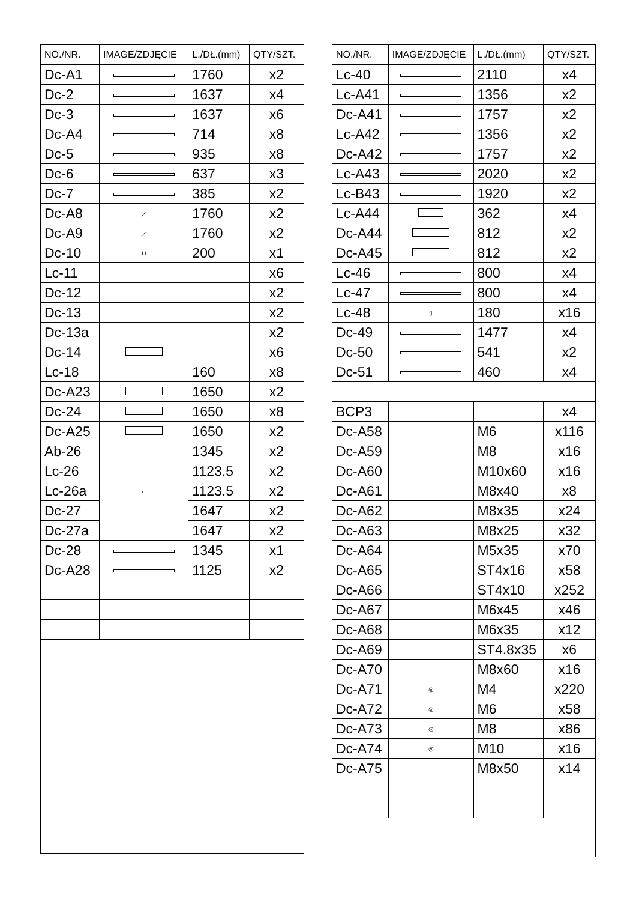| NO./NR. | IMAGE/ZDJĘCIE | L./DŁ.(mm) | QTY/SZT. |
| --- | --- | --- | --- |
| Dc-A1 | | 1760 | x2 |
| Dc-2 | | 1637 | x4 |
| Dc-3 | | 1637 | x6 |
| Dc-A4 | | 714 | x8 |
| Dc-5 | | 935 | x8 |
| Dc-6 | | 637 | x3 |
| Dc-7 | | 385 | x2 |
| Dc-A8 | ⟋ | 1760 | x2 |
| Dc-A9 | ⟋ | 1760 | x2 |
| Dc-10 | ⊔ | 200 | x1 |
| Lc-11 | | | x6 |
| Dc-12 | | | x2 |
| Dc-13 | | | x2 |
| Dc-13a | | | x2 |
| Dc-14 | | | x6 |
| Lc-18 | | 160 | x8 |
| Dc-A23 | | 1650 | x2 |
| Dc-24 | | 1650 | x8 |
| Dc-A25 | | 1650 | x2 |
| Ab-26 | ⌐ | 1345 | x2 |
| Lc-26 | | 1123.5 | x2 |
| Lc-26a | | 1123.5 | x2 |
| Dc-27 | | 1647 | x2 |
| Dc-27a | | 1647 | x2 |
| Dc-28 | | 1345 | x1 |
| Dc-A28 | | 1125 | x2 |
| NO./NR. | IMAGE/ZDJĘCIE | L./DŁ.(mm) | QTY/SZT. |
| --- | --- | --- | --- |
| Lc-40 | | 2110 | x4 |
| Lc-A41 | | 1356 | x2 |
| Dc-A41 | | 1757 | x2 |
| Lc-A42 | | 1356 | x2 |
| Dc-A42 | | 1757 | x2 |
| Lc-A43 | | 2020 | x2 |
| Lc-B43 | | 1920 | x2 |
| Lc-A44 | | 362 | x4 |
| Dc-A44 | | 812 | x2 |
| Dc-A45 | | 812 | x2 |
| Lc-46 | | 800 | x4 |
| Lc-47 | | 800 | x4 |
| Lc-48 | ▯ | 180 | x16 |
| Dc-49 | | 1477 | x4 |
| Dc-50 | | 541 | x2 |
| Dc-51 | | 460 | x4 |
| BCP3 | | | x4 |
| Dc-A58 | | M6 | x116 |
| Dc-A59 | | M8 | x16 |
| Dc-A60 | | M10x60 | x16 |
| Dc-A61 | | M8x40 | x8 |
| Dc-A62 | | M8x35 | x24 |
| Dc-A63 | | M8x25 | x32 |
| Dc-A64 | | M5x35 | x70 |
| Dc-A65 | | ST4x16 | x58 |
| Dc-A66 | | ST4x10 | x252 |
| Dc-A67 | | M6x45 | x46 |
| Dc-A68 | | M6x35 | x12 |
| Dc-A69 | | ST4.8x35 | x6 |
| Dc-A70 | | M8x60 | x16 |
| Dc-A71 | ◎ | M4 | x220 |
| Dc-A72 | ◎ | M6 | x58 |
| Dc-A73 | ◎ | M8 | x86 |
| Dc-A74 | ◎ | M10 | x16 |
| Dc-A75 | | M8x50 | x14 |